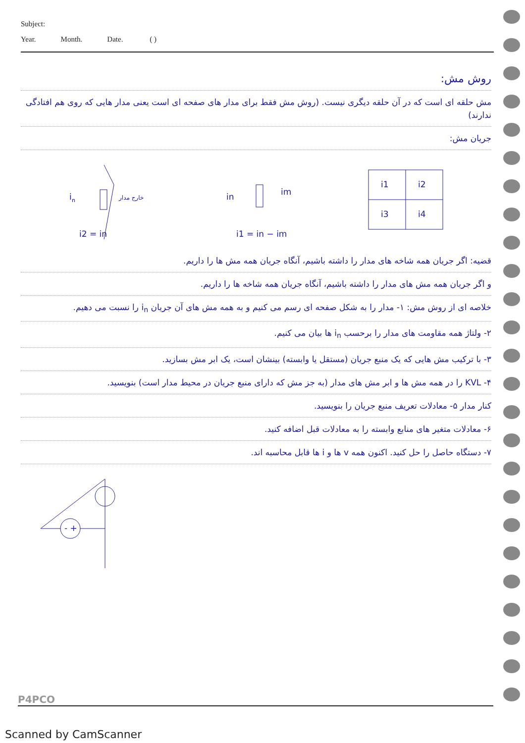Subject:
Year. Month. Date. ( )
روش مش:
مش حلقه ای است که در آن حلقه دیگری نیست. (روش مش فقط برای مدار های صفحه ای است یعنی مدار هایی که روی هم افتادگی ندارند)
جریان مش:
i
n
خارج مدار
i2 = in
in
im
i1 = in − im
i1
i2
i3
i4
قضیه: اگر جریان همه شاخه های مدار را داشته باشیم، آنگاه جریان همه مش ها را داریم.
و اگر جریان همه مش های مدار را داشته باشیم، آنگاه جریان همه شاخه ها را داریم.
خلاصه ای از روش مش: ۱- مدار را به شکل صفحه ای رسم می کنیم و به همه مش های آن جریان i<sub>n</sub> را نسبت می دهیم.
۲- ولتاژ همه مقاومت های مدار را برحسب i<sub>n</sub> ها بیان می کنیم.
۳- با ترکیب مش هایی که یک منبع جریان (مستقل یا وابسته) بینشان است، یک ابر مش بسازید.
۴- KVL را در همه مش ها و ابر مش های مدار (به جز مش که دارای منبع جریان در محیط مدار است) بنویسید.
کنار مدار ۵- معادلات تعریف منبع جریان را بنویسید.
۶- معادلات متغیر های منابع وابسته را به معادلات قبل اضافه کنید.
۷- دستگاه حاصل را حل کنید. اکنون همه v ها و i ها قابل محاسبه اند.
- +
P4PCO
Scanned by CamScanner